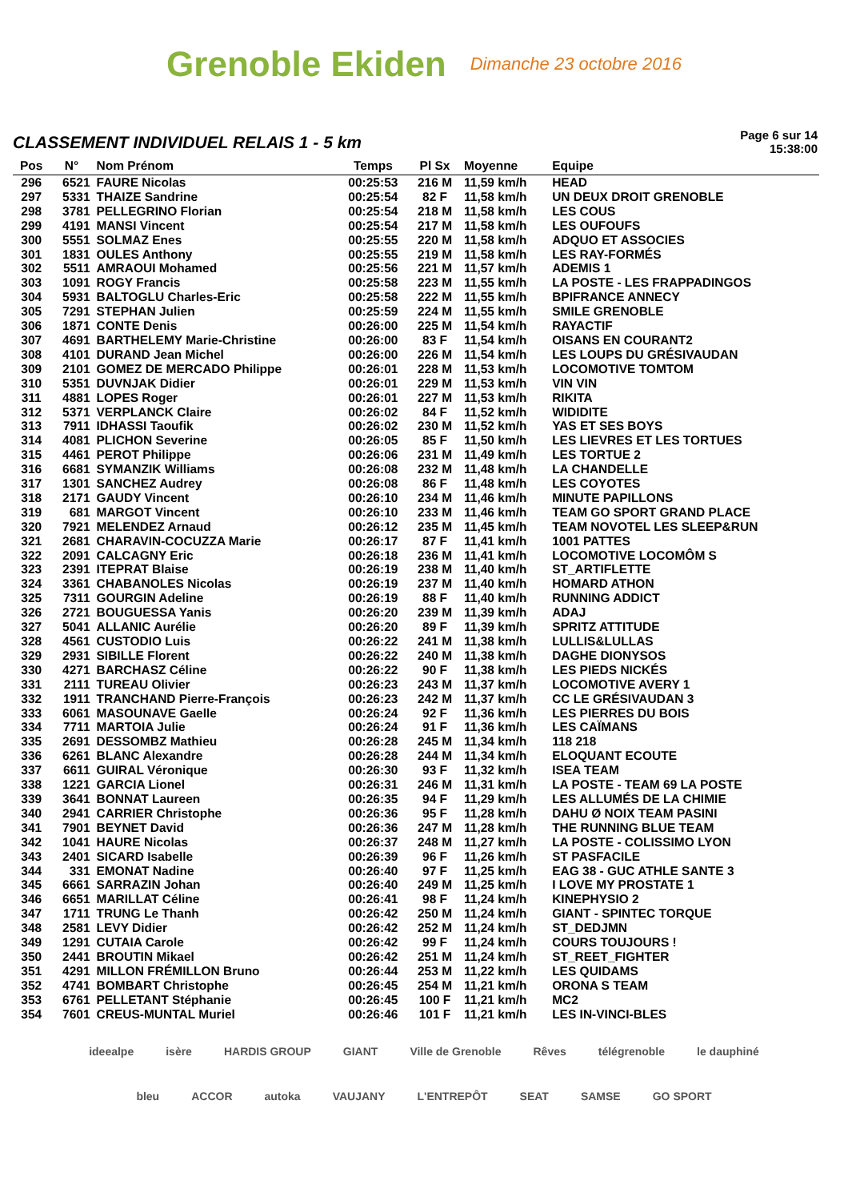Grenoble Ekiden Dimanche 23 octobre 2016
CLASSEMENT INDIVIDUEL RELAIS 1 - 5 km
Page 6 sur 14
15:38:00
| Pos | N° | Nom Prénom | Temps | Pl Sx | Moyenne | Equipe |
| --- | --- | --- | --- | --- | --- | --- |
| 296 | 6521 | FAURE Nicolas | 00:25:53 | 216 M | 11,59 km/h | HEAD |
| 297 | 5331 | THAIZE Sandrine | 00:25:54 | 82 F | 11,58 km/h | UN DEUX DROIT GRENOBLE |
| 298 | 3781 | PELLEGRINO Florian | 00:25:54 | 218 M | 11,58 km/h | LES COUS |
| 299 | 4191 | MANSI Vincent | 00:25:54 | 217 M | 11,58 km/h | LES OUFOUFS |
| 300 | 5551 | SOLMAZ Enes | 00:25:55 | 220 M | 11,58 km/h | ADQUO ET ASSOCIES |
| 301 | 1831 | OULES Anthony | 00:25:55 | 219 M | 11,58 km/h | LES RAY-FORMÉS |
| 302 | 5511 | AMRAOUI Mohamed | 00:25:56 | 221 M | 11,57 km/h | ADEMIS 1 |
| 303 | 1091 | ROGY Francis | 00:25:58 | 223 M | 11,55 km/h | LA POSTE - LES FRAPPADINGOS |
| 304 | 5931 | BALTOGLU Charles-Eric | 00:25:58 | 222 M | 11,55 km/h | BPIFRANCE ANNECY |
| 305 | 7291 | STEPHAN Julien | 00:25:59 | 224 M | 11,55 km/h | SMILE GRENOBLE |
| 306 | 1871 | CONTE Denis | 00:26:00 | 225 M | 11,54 km/h | RAYACTIF |
| 307 | 4691 | BARTHELEMY Marie-Christine | 00:26:00 | 83 F | 11,54 km/h | OISANS EN COURANT2 |
| 308 | 4101 | DURAND Jean Michel | 00:26:00 | 226 M | 11,54 km/h | LES LOUPS DU GRÉSIVAUDAN |
| 309 | 2101 | GOMEZ DE MERCADO Philippe | 00:26:01 | 228 M | 11,53 km/h | LOCOMOTIVE TOMTOM |
| 310 | 5351 | DUVNJAK Didier | 00:26:01 | 229 M | 11,53 km/h | VIN VIN |
| 311 | 4881 | LOPES Roger | 00:26:01 | 227 M | 11,53 km/h | RIKITA |
| 312 | 5371 | VERPLANCK Claire | 00:26:02 | 84 F | 11,52 km/h | WIDIDITE |
| 313 | 7911 | IDHASSI Taoufik | 00:26:02 | 230 M | 11,52 km/h | YAS ET SES BOYS |
| 314 | 4081 | PLICHON Severine | 00:26:05 | 85 F | 11,50 km/h | LES LIEVRES ET LES TORTUES |
| 315 | 4461 | PEROT Philippe | 00:26:06 | 231 M | 11,49 km/h | LES TORTUE 2 |
| 316 | 6681 | SYMANZIK Williams | 00:26:08 | 232 M | 11,48 km/h | LA CHANDELLE |
| 317 | 1301 | SANCHEZ Audrey | 00:26:08 | 86 F | 11,48 km/h | LES COYOTES |
| 318 | 2171 | GAUDY Vincent | 00:26:10 | 234 M | 11,46 km/h | MINUTE PAPILLONS |
| 319 | 681 | MARGOT Vincent | 00:26:10 | 233 M | 11,46 km/h | TEAM GO SPORT GRAND PLACE |
| 320 | 7921 | MELENDEZ Arnaud | 00:26:12 | 235 M | 11,45 km/h | TEAM NOVOTEL LES SLEEP&RUN |
| 321 | 2681 | CHARAVIN-COCUZZA Marie | 00:26:17 | 87 F | 11,41 km/h | 1001 PATTES |
| 322 | 2091 | CALCAGNY Eric | 00:26:18 | 236 M | 11,41 km/h | LOCOMOTIVE LOCOMÔM S |
| 323 | 2391 | ITEPRAT Blaise | 00:26:19 | 238 M | 11,40 km/h | ST_ARTIFLETTE |
| 324 | 3361 | CHABANOLES Nicolas | 00:26:19 | 237 M | 11,40 km/h | HOMARD ATHON |
| 325 | 7311 | GOURGIN Adeline | 00:26:19 | 88 F | 11,40 km/h | RUNNING ADDICT |
| 326 | 2721 | BOUGUESSA Yanis | 00:26:20 | 239 M | 11,39 km/h | ADAJ |
| 327 | 5041 | ALLANIC Aurélie | 00:26:20 | 89 F | 11,39 km/h | SPRITZ ATTITUDE |
| 328 | 4561 | CUSTODIO Luis | 00:26:22 | 241 M | 11,38 km/h | LULLIS&LULLAS |
| 329 | 2931 | SIBILLE Florent | 00:26:22 | 240 M | 11,38 km/h | DAGHE DIONYSOS |
| 330 | 4271 | BARCHASZ Céline | 00:26:22 | 90 F | 11,38 km/h | LES PIEDS NICKÉS |
| 331 | 2111 | TUREAU Olivier | 00:26:23 | 243 M | 11,37 km/h | LOCOMOTIVE AVERY 1 |
| 332 | 1911 | TRANCHAND Pierre-François | 00:26:23 | 242 M | 11,37 km/h | CC LE GRÉSIVAUDAN 3 |
| 333 | 6061 | MASOUNAVE Gaelle | 00:26:24 | 92 F | 11,36 km/h | LES PIERRES DU BOIS |
| 334 | 7711 | MARTOIA Julie | 00:26:24 | 91 F | 11,36 km/h | LES CAÏMANS |
| 335 | 2691 | DESSOMBZ Mathieu | 00:26:28 | 245 M | 11,34 km/h | 118 218 |
| 336 | 6261 | BLANC Alexandre | 00:26:28 | 244 M | 11,34 km/h | ELOQUANT ECOUTE |
| 337 | 6611 | GUIRAL Véronique | 00:26:30 | 93 F | 11,32 km/h | ISEA TEAM |
| 338 | 1221 | GARCIA Lionel | 00:26:31 | 246 M | 11,31 km/h | LA POSTE - TEAM 69 LA POSTE |
| 339 | 3641 | BONNAT Laureen | 00:26:35 | 94 F | 11,29 km/h | LES ALLUMÉS DE LA CHIMIE |
| 340 | 2941 | CARRIER Christophe | 00:26:36 | 95 F | 11,28 km/h | DAHU Ø NOIX TEAM PASINI |
| 341 | 7901 | BEYNET David | 00:26:36 | 247 M | 11,28 km/h | THE RUNNING BLUE TEAM |
| 342 | 1041 | HAURE Nicolas | 00:26:37 | 248 M | 11,27 km/h | LA POSTE - COLISSIMO LYON |
| 343 | 2401 | SICARD Isabelle | 00:26:39 | 96 F | 11,26 km/h | ST PASFACILE |
| 344 | 331 | EMONAT Nadine | 00:26:40 | 97 F | 11,25 km/h | EAG 38 - GUC ATHLE SANTE 3 |
| 345 | 6661 | SARRAZIN Johan | 00:26:40 | 249 M | 11,25 km/h | I LOVE MY PROSTATE 1 |
| 346 | 6651 | MARILLAT Céline | 00:26:41 | 98 F | 11,24 km/h | KINEPHYSIO 2 |
| 347 | 1711 | TRUNG Le Thanh | 00:26:42 | 250 M | 11,24 km/h | GIANT - SPINTEC TORQUE |
| 348 | 2581 | LEVY Didier | 00:26:42 | 252 M | 11,24 km/h | ST_DEDJMN |
| 349 | 1291 | CUTAIA Carole | 00:26:42 | 99 F | 11,24 km/h | COURS TOUJOURS ! |
| 350 | 2441 | BROUTIN Mikael | 00:26:42 | 251 M | 11,24 km/h | ST_REET_FIGHTER |
| 351 | 4291 | MILLON FRÉMILLON Bruno | 00:26:44 | 253 M | 11,22 km/h | LES QUIDAMS |
| 352 | 4741 | BOMBART Christophe | 00:26:45 | 254 M | 11,21 km/h | ORONA S TEAM |
| 353 | 6761 | PELLETANT Stéphanie | 00:26:45 | 100 F | 11,21 km/h | MC2 |
| 354 | 7601 | CREUS-MUNTAL Muriel | 00:26:46 | 101 F | 11,21 km/h | LES IN-VINCI-BLES |
ideealpe isère HARDIS GROUP GIANT Ville de Grenoble Rêves télégrenoble le dauphiné bleu ACCOR autoka VAUJANY L'ENTREPÔT SEAT SAMSE GO SPORT